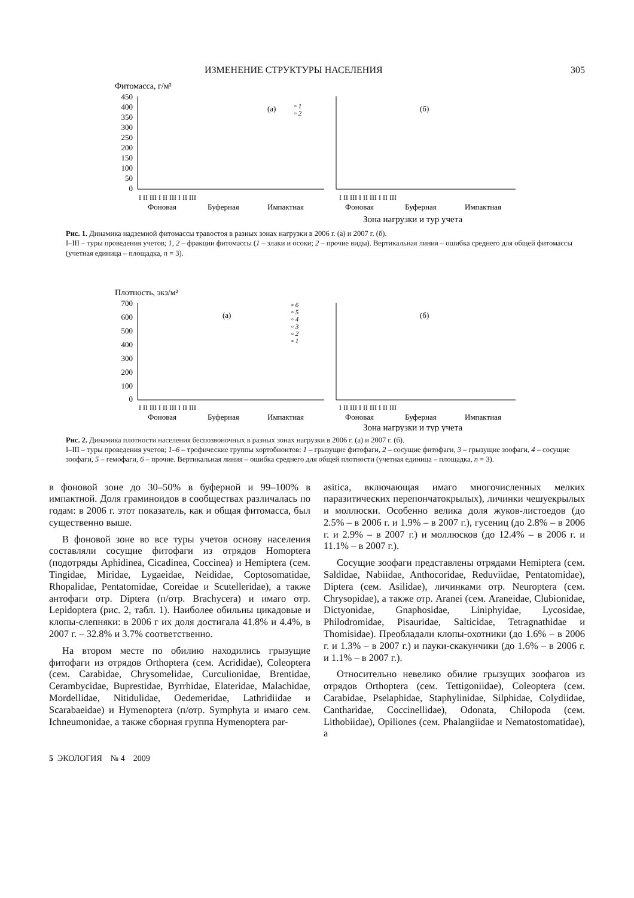ИЗМЕНЕНИЕ СТРУКТУРЫ НАСЕЛЕНИЯ 305
Фитомасса, г/м²
450
400
350
300
250
200
150
100
50
0
(а)
(б)
▫ 1
▫ 2
I II III I II III I II III
I II III I II III I II III
Фоновая
Буферная
Импактная
Фоновая
Буферная
Импактная
Зона нагрузки и тур учета
Рис. 1. Динамика надземной фитомассы травостоя в разных зонах нагрузки в 2006 г. (а) и 2007 г. (б).
I–III – туры проведения учетов; 1, 2 – фракции фитомассы (1 – злаки и осоки; 2 – прочие виды). Вертикальная линия – ошибка среднего для общей фитомассы (учетная единица – площадка, n = 3).
Плотность, экз/м²
700
600
500
400
300
200
100
0
(а)
(б)
▫ 6
▫ 5
▫ 4
▫ 3
▫ 2
▫ 1
I II III I II III I II III
I II III I II III I II III
Фоновая
Буферная
Импактная
Фоновая
Буферная
Импактная
Зона нагрузки и тур учета
Рис. 2. Динамика плотности населения беспозвоночных в разных зонах нагрузки в 2006 г. (а) и 2007 г. (б).
I–III – туры проведения учетов; 1–6 – трофические группы хортобионтов: 1 – грызущие фитофаги, 2 – сосущие фитофаги, 3 – грызущие зоофаги, 4 – сосущие зоофаги, 5 – гемофаги, 6 – прочие. Вертикальная линия – ошибка среднего для общей плотности (учетная единица – площадка, n = 3).
в фоновой зоне до 30–50% в буферной и 99–100% в импактной. Доля граминоидов в сообществах различалась по годам: в 2006 г. этот показатель, как и общая фитомасса, был существенно выше.
В фоновой зоне во все туры учетов основу населения составляли сосущие фитофаги из отрядов Homoptera (подотряды Aphidinea, Cicadinea, Coccinea) и Hemiptera (сем. Tingidae, Miridae, Lygaeidae, Neididae, Coptosomatidae, Rhopalidae, Pentatomidae, Coreidae и Scutelleridae), а также антофаги отр. Diptera (п/отр. Brachycera) и имаго отр. Lepidoptera (рис. 2, табл. 1). Наиболее обильны цикадовые и клопы-слепняки: в 2006 г их доля достигала 41.8% и 4.4%, в 2007 г. – 32.8% и 3.7% соответственно.
На втором месте по обилию находились грызущие фитофаги из отрядов Orthoptera (сем. Acrididae), Coleoptera (сем. Carabidae, Chrysomelidae, Curculionidae, Brentidae, Cerambycidae, Buprestidae, Byrrhidae, Elateridae, Malachidae, Mordellidae, Nitidulidae, Oedemeridae, Lathridiidae и Scarabaeidae) и Hymenoptera (п/отр. Symphyta и имаго сем. Ichneumonidae, а также сборная группа Hymenoptera par-
asitica, включающая имаго многочисленных мелких паразитических перепончатокрылых), личинки чешуекрылых и моллюски. Особенно велика доля жуков-листоедов (до 2.5% – в 2006 г. и 1.9% – в 2007 г.), гусениц (до 2.8% – в 2006 г. и 2.9% – в 2007 г.) и моллюсков (до 12.4% – в 2006 г. и 11.1% – в 2007 г.).
Сосущие зоофаги представлены отрядами Hemiptera (сем. Saldidae, Nabiidae, Anthocoridae, Reduviidae, Pentatomidae), Diptera (сем. Asilidae), личинками отр. Neuroptera (сем. Chrysopidae), а также отр. Aranei (сем. Araneidae, Clubionidae, Dictyonidae, Gnaphosidae, Liniphyidae, Lycosidae, Philodromidae, Pisauridae, Salticidae, Tetragnathidae и Thomisidae). Преобладали клопы-охотники (до 1.6% – в 2006 г. и 1.3% – в 2007 г.) и пауки-скакунчики (до 1.6% – в 2006 г. и 1.1% – в 2007 г.).
Относительно невелико обилие грызущих зоофагов из отрядов Orthoptera (сем. Tettigoniidae), Coleoptera (сем. Carabidae, Pselaphidae, Staphylinidae, Silphidae, Colydiidae, Cantharidae, Coccinellidae), Odonata, Chilopoda (сем. Lithobiidae), Opiliones (сем. Phalangiidae и Nematostomatidae), а
5 ЭКОЛОГИЯ № 4 2009